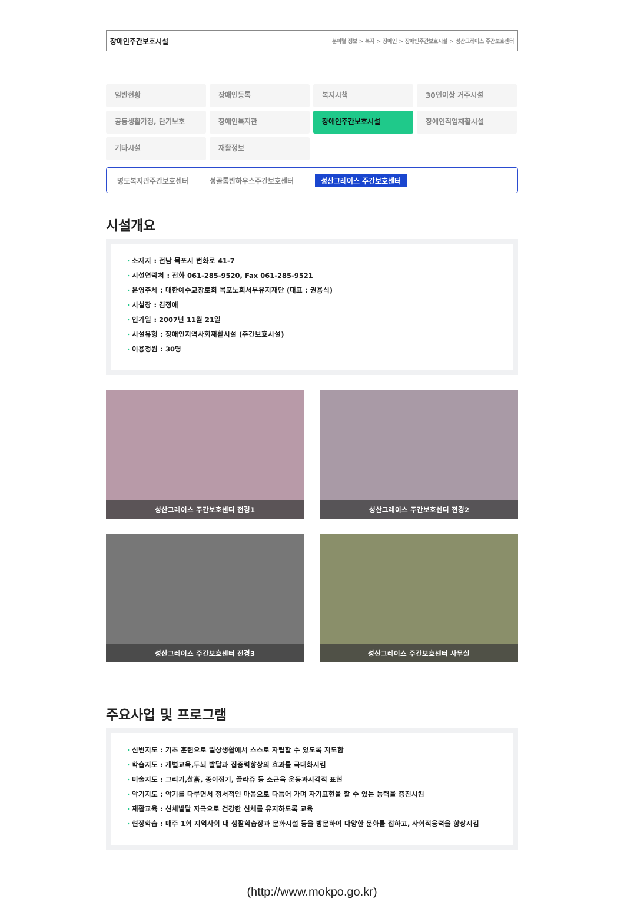장애인주간보호시설 분야별 정보 > 복지 > 장애인 > 장애인주간보호시설 > 성산그레이스 주간보호센터
일반현황
장애인등록
복지시책
30인이상 거주시설
공동생활가정, 단기보호
장애인복지관
장애인주간보호시설
장애인직업재활시설
기타시설
재활정보
명도복지관주간보호센터 성골롬반하우스주간보호센터 성산그레이스 주간보호센터
시설개요
· 소재지 : 전남 목포시 번화로 41-7
· 시설연락처 : 전화 061-285-9520, Fax 061-285-9521
· 운영주체 : 대한예수교장로회 목포노회서부유지재단 (대표 : 권용식)
· 시설장 : 김정애
· 인가일 : 2007년 11월 21일
· 시설유형 : 장애인지역사회재활시설 (주간보호시설)
· 이용정원 : 30명
성산그레이스 주간보호센터 전경1
성산그레이스 주간보호센터 전경2
성산그레이스 주간보호센터 전경3
성산그레이스 주간보호센터 사무실
주요사업 및 프로그램
· 신변지도 : 기초 훈련으로 일상생활에서 스스로 자립할 수 있도록 지도함
· 학습지도 : 개별교육,두뇌 발달과 집중력향상의 효과를 극대화시킴
· 미술지도 : 그리기,찰흙, 종이접기, 꼴라쥬 등 소근육 운동과시각적 표현
· 악기지도 : 악기를 다루면서 정서적인 마음으로 다듬어 가며 자기표현을 할 수 있는 능력을 증진시킴
· 재활교육 : 신체발달 자극으로 건강한 신체를 유지하도록 교육
· 현장학습 : 매주 1회 지역사회 내 생활학습장과 문화시설 등을 방문하여 다양한 문화를 접하고, 사회적응력을 향상시킴
(http://www.mokpo.go.kr)